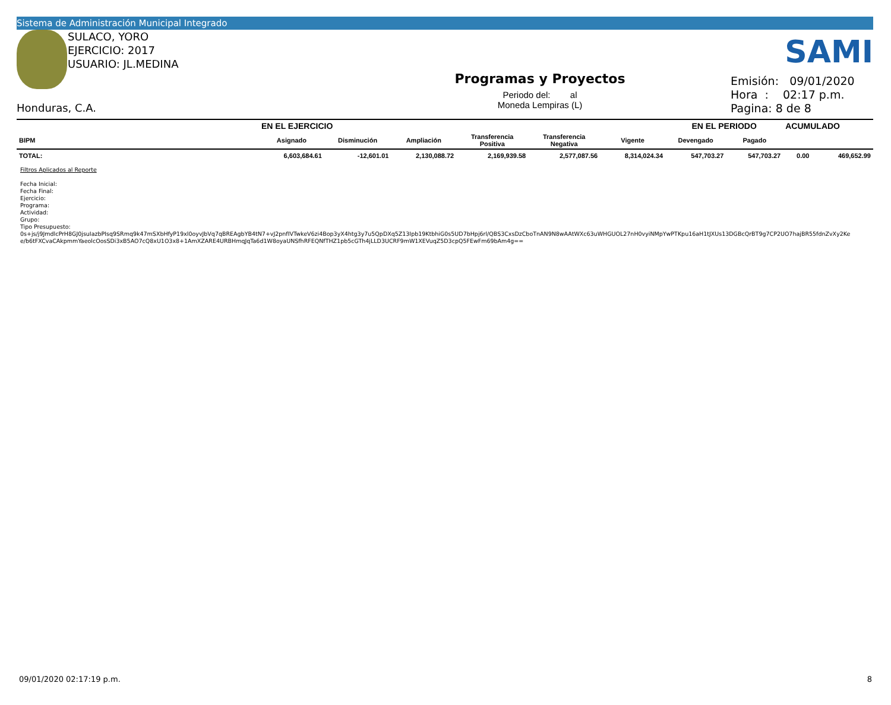Sistema de Administración Municipal Integrado
SULACO, YORO
EJERCICIO: 2017
USUARIO: JL.MEDINA
Honduras, C.A.
Programas y Proyectos
Periodo del: al
Moneda Lempiras (L)
SAMI
Emisión: 09/01/2020
Hora : 02:17 p.m.
Pagina: 8 de 8
| | EN EL EJERCICIO | | | | | | EN EL PERIODO | | ACUMULADO | |
| --- | --- | --- | --- | --- | --- | --- | --- | --- | --- | --- |
| BIPM | Asignado | Disminución | Ampliación | Transferencia Positiva | Transferencia Negativa | Vigente | Devengado | Pagado | | |
| TOTAL: | 6,603,684.61 | -12,601.01 | 2,130,088.72 | 2,169,939.58 | 2,577,087.56 | 8,314,024.34 | 547,703.27 | 547,703.27 | 0.00 | 469,652.99 |
Filtros Aplicados al Reporte
Fecha Inicial:
Fecha Final:
Ejercicio:
Programa:
Actividad:
Grupo:
Tipo Presupuesto:
0s+js/j9JmdlcPrH8GJ0jsuIazbPIsq9SRmq9k47mSXbHfyP19xl0oyvJbVq7qBREAgbYB4tN7+vJ2pnfIVTwkeV6zi4Bop3yX4htg3y7u5QpDXq5Z13Ipb19KtbhiG0s5UD7bHpj6rl/QBS3CxsDzCboTnAN9N8wAAtWXc63uWHGUOL27nH0vyiNMpYwPTKpu16aH1tJXUs13DGBcQrBT9g7CP2UO7hajBR55fdnZvXy2Ke
e/b6tFXCvaCAkpmmYaeolcOosSDi3xB5AO7cQ8xU1O3x8+1AmXZARE4URBHmqJqTa6d1W8oyaUNSfhRFEQNfTHZ1pb5cGTh4jLLD3UCRF9mW1XEVuqZ5D3cpQ5FEwFm69bAm4g==
09/01/2020 02:17:19 p.m. 8